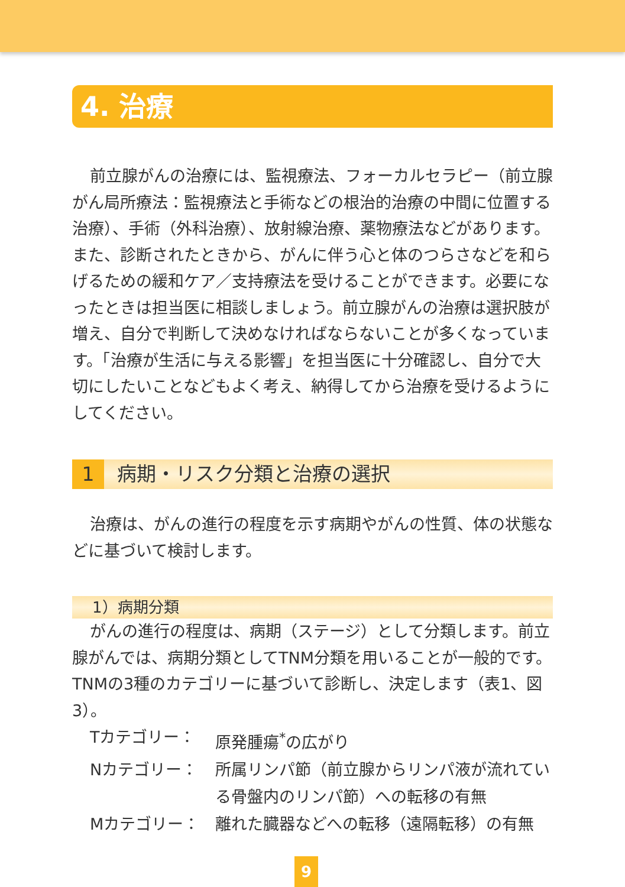4. 治療
前立腺がんの治療には、監視療法、フォーカルセラピー（前立腺がん局所療法：監視療法と手術などの根治的治療の中間に位置する治療）、手術（外科治療）、放射線治療、薬物療法などがあります。また、診断されたときから、がんに伴う心と体のつらさなどを和らげるための緩和ケア／支持療法を受けることができます。必要になったときは担当医に相談しましょう。前立腺がんの治療は選択肢が増え、自分で判断して決めなければならないことが多くなっています。「治療が生活に与える影響」を担当医に十分確認し、自分で大切にしたいことなどもよく考え、納得してから治療を受けるようにしてください。
1 病期・リスク分類と治療の選択
治療は、がんの進行の程度を示す病期やがんの性質、体の状態などに基づいて検討します。
1）病期分類
がんの進行の程度は、病期（ステージ）として分類します。前立腺がんでは、病期分類としてTNM分類を用いることが一般的です。TNMの3種のカテゴリーに基づいて診断し、決定します（表1、図3）。
Tカテゴリー： 原発腫瘍<sup>*</sup>の広がり
Nカテゴリー： 所属リンパ節（前立腺からリンパ液が流れている骨盤内のリンパ節）への転移の有無
Mカテゴリー： 離れた臓器などへの転移（遠隔転移）の有無
9